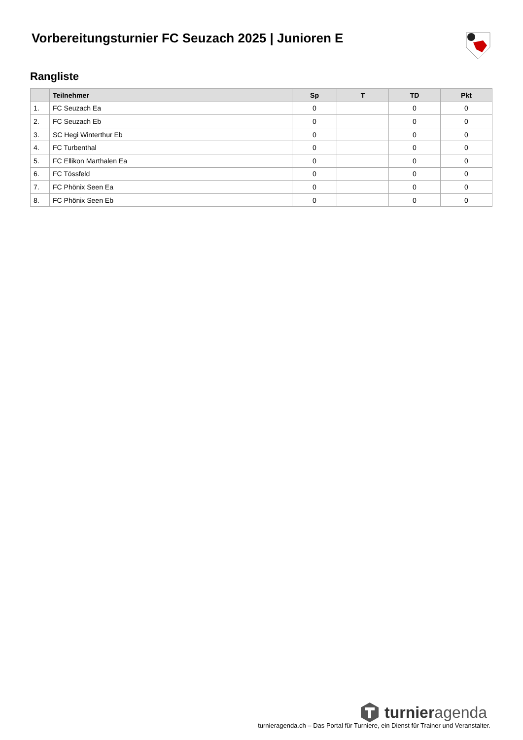Vorbereitungsturnier FC Seuzach 2025 | Junioren E
Rangliste
| | Teilnehmer | Sp | T | TD | Pkt |
| --- | --- | --- | --- | --- | --- |
| 1. | FC Seuzach Ea | 0 | | 0 | 0 |
| 2. | FC Seuzach Eb | 0 | | 0 | 0 |
| 3. | SC Hegi Winterthur Eb | 0 | | 0 | 0 |
| 4. | FC Turbenthal | 0 | | 0 | 0 |
| 5. | FC Ellikon Marthalen Ea | 0 | | 0 | 0 |
| 6. | FC Tössfeld | 0 | | 0 | 0 |
| 7. | FC Phönix Seen Ea | 0 | | 0 | 0 |
| 8. | FC Phönix Seen Eb | 0 | | 0 | 0 |
turnieragenda
turnieragenda.ch – Das Portal für Turniere, ein Dienst für Trainer und Veranstalter.